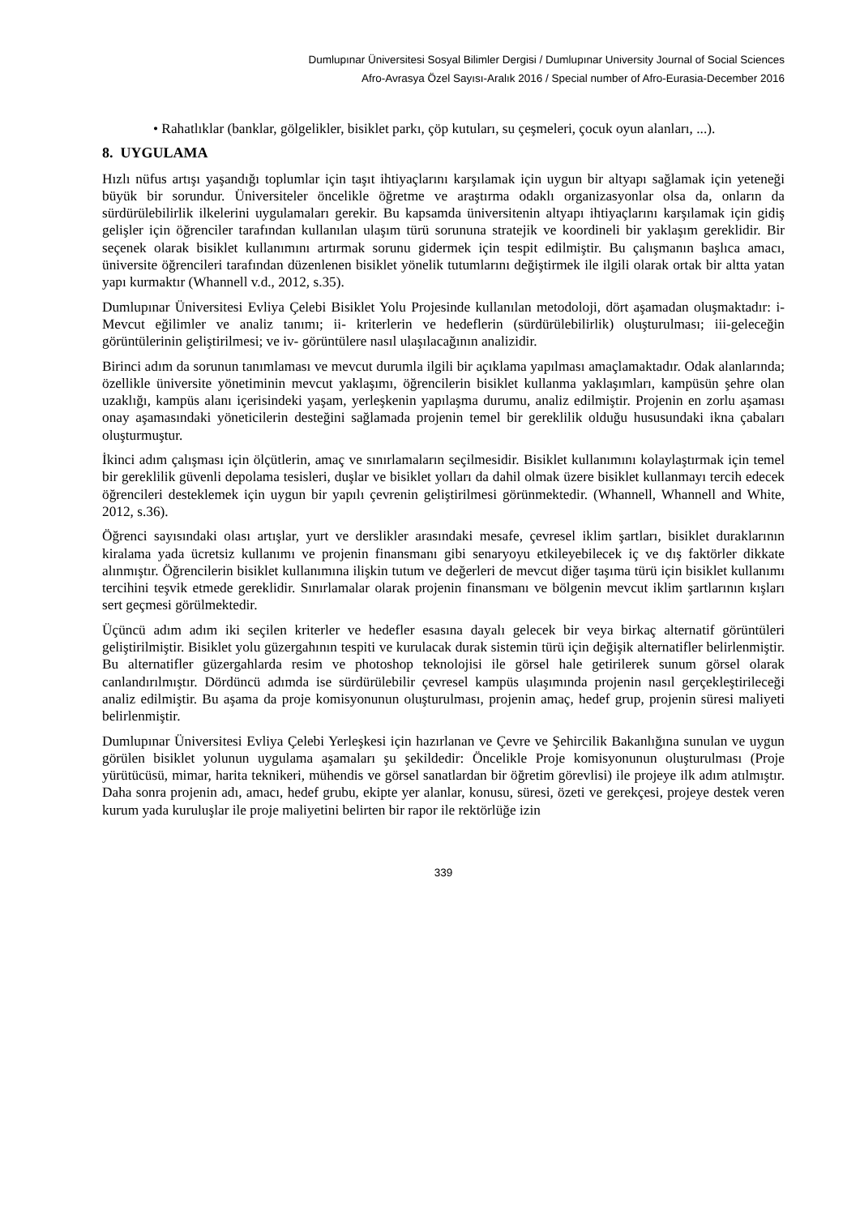Dumlupınar Üniversitesi Sosyal Bilimler Dergisi / Dumlupınar University Journal of Social Sciences
Afro-Avrasya Özel Sayısı-Aralık 2016 / Special number of Afro-Eurasia-December 2016
• Rahatlıklar (banklar, gölgelikler, bisiklet parkı, çöp kutuları, su çeşmeleri, çocuk oyun alanları, ...).
8. UYGULAMA
Hızlı nüfus artışı yaşandığı toplumlar için taşıt ihtiyaçlarını karşılamak için uygun bir altyapı sağlamak için yeteneği büyük bir sorundur. Üniversiteler öncelikle öğretme ve araştırma odaklı organizasyonlar olsa da, onların da sürdürülebilirlik ilkelerini uygulamaları gerekir. Bu kapsamda üniversitenin altyapı ihtiyaçlarını karşılamak için gidiş gelişler için öğrenciler tarafından kullanılan ulaşım türü sorununa stratejik ve koordineli bir yaklaşım gereklidir. Bir seçenek olarak bisiklet kullanımını artırmak sorunu gidermek için tespit edilmiştir. Bu çalışmanın başlıca amacı, üniversite öğrencileri tarafından düzenlenen bisiklet yönelik tutumlarını değiştirmek ile ilgili olarak ortak bir altta yatan yapı kurmaktır (Whannell v.d., 2012, s.35).
Dumlupınar Üniversitesi Evliya Çelebi Bisiklet Yolu Projesinde kullanılan metodoloji, dört aşamadan oluşmaktadır: i- Mevcut eğilimler ve analiz tanımı; ii- kriterlerin ve hedeflerin (sürdürülebilirlik) oluşturulması; iii-geleceğin görüntülerinin geliştirilmesi; ve iv- görüntülere nasıl ulaşılacağının analizidir.
Birinci adım da sorunun tanımlaması ve mevcut durumla ilgili bir açıklama yapılması amaçlamaktadır. Odak alanlarında; özellikle üniversite yönetiminin mevcut yaklaşımı, öğrencilerin bisiklet kullanma yaklaşımları, kampüsün şehre olan uzaklığı, kampüs alanı içerisindeki yaşam, yerleşkenin yapılaşma durumu, analiz edilmiştir. Projenin en zorlu aşaması onay aşamasındaki yöneticilerin desteğini sağlamada projenin temel bir gereklilik olduğu hususundaki ikna çabaları oluşturmuştur.
İkinci adım çalışması için ölçütlerin, amaç ve sınırlamaların seçilmesidir. Bisiklet kullanımını kolaylaştırmak için temel bir gereklilik güvenli depolama tesisleri, duşlar ve bisiklet yolları da dahil olmak üzere bisiklet kullanmayı tercih edecek öğrencileri desteklemek için uygun bir yapılı çevrenin geliştirilmesi görünmektedir. (Whannell, Whannell and White, 2012, s.36).
Öğrenci sayısındaki olası artışlar, yurt ve derslikler arasındaki mesafe, çevresel iklim şartları, bisiklet duraklarının kiralama yada ücretsiz kullanımı ve projenin finansmanı gibi senaryoyu etkileyebilecek iç ve dış faktörler dikkate alınmıştır. Öğrencilerin bisiklet kullanımına ilişkin tutum ve değerleri de mevcut diğer taşıma türü için bisiklet kullanımı tercihini teşvik etmede gereklidir. Sınırlamalar olarak projenin finansmanı ve bölgenin mevcut iklim şartlarının kışları sert geçmesi görülmektedir.
Üçüncü adım adım iki seçilen kriterler ve hedefler esasına dayalı gelecek bir veya birkaç alternatif görüntüleri geliştirilmiştir. Bisiklet yolu güzergahının tespiti ve kurulacak durak sistemin türü için değişik alternatifler belirlenmiştir. Bu alternatifler güzergahlarda resim ve photoshop teknolojisi ile görsel hale getirilerek sunum görsel olarak canlandırılmıştır. Dördüncü adımda ise sürdürülebilir çevresel kampüs ulaşımında projenin nasıl gerçekleştirileceği analiz edilmiştir. Bu aşama da proje komisyonunun oluşturulması, projenin amaç, hedef grup, projenin süresi maliyeti belirlenmiştir.
Dumlupınar Üniversitesi Evliya Çelebi Yerleşkesi için hazırlanan ve Çevre ve Şehircilik Bakanlığına sunulan ve uygun görülen bisiklet yolunun uygulama aşamaları şu şekildedir: Öncelikle Proje komisyonunun oluşturulması (Proje yürütücüsü, mimar, harita teknikeri, mühendis ve görsel sanatlardan bir öğretim görevlisi) ile projeye ilk adım atılmıştır. Daha sonra projenin adı, amacı, hedef grubu, ekipte yer alanlar, konusu, süresi, özeti ve gerekçesi, projeye destek veren kurum yada kuruluşlar ile proje maliyetini belirten bir rapor ile rektörlüğe izin
339